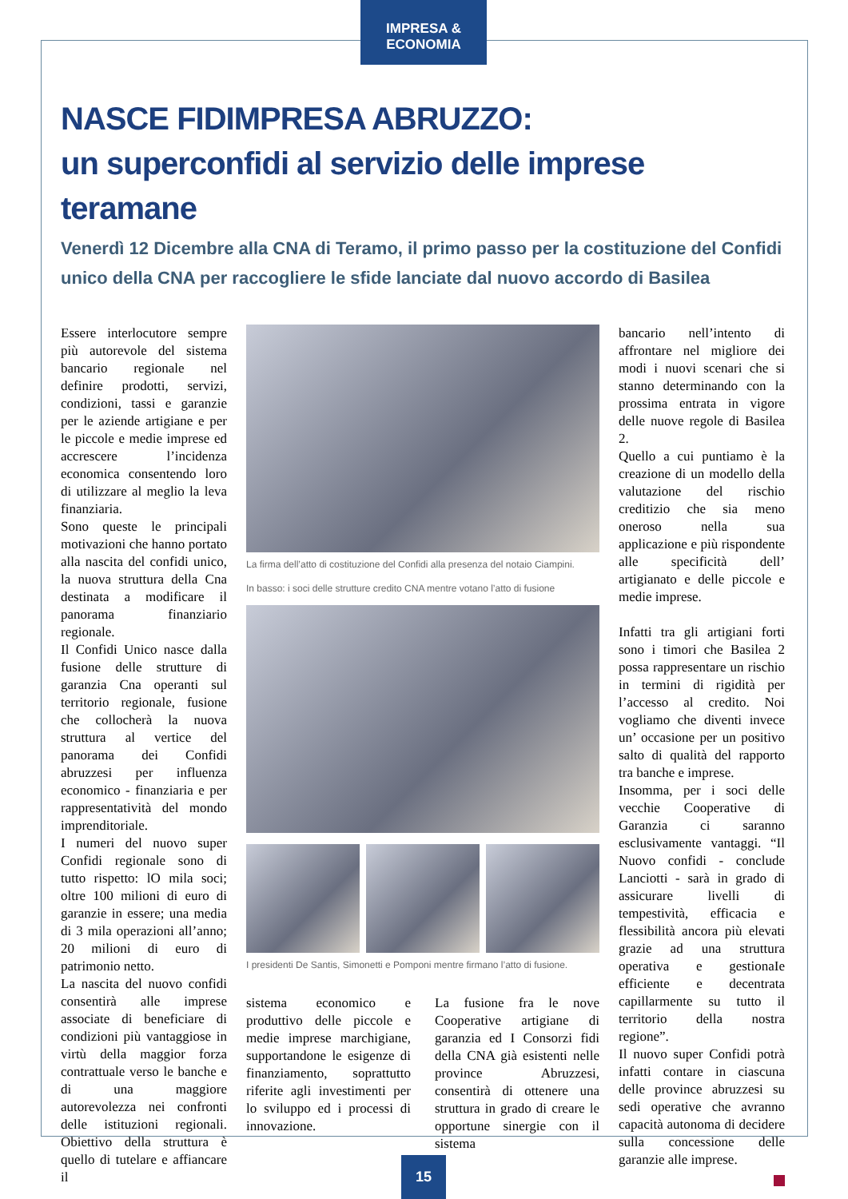IMPRESA & ECONOMIA
NASCE FIDIMPRESA ABRUZZO:
un superconfidi al servizio delle imprese teramane
Venerdì 12 Dicembre alla CNA di Teramo, il primo passo per la costituzione del Confidi unico della CNA per raccogliere le sfide lanciate dal nuovo accordo di Basilea
Essere interlocutore sempre più autorevole del sistema bancario regionale nel definire prodotti, servizi, condizioni, tassi e garanzie per le aziende artigiane e per le piccole e medie imprese ed accrescere l’incidenza economica consentendo loro di utilizzare al meglio la leva finanziaria.
Sono queste le principali motivazioni che hanno portato alla nascita del confidi unico, la nuova struttura della Cna destinata a modificare il panorama finanziario regionale.
Il Confidi Unico nasce dalla fusione delle strutture di garanzia Cna operanti sul territorio regionale, fusione che collocherà la nuova struttura al vertice del panorama dei Confidi abruzzesi per influenza economico - finanziaria e per rappresentatività del mondo imprenditoriale.
I numeri del nuovo super Confidi regionale sono di tutto rispetto: lO mila soci; oltre 100 milioni di euro di garanzie in essere; una media di 3 mila operazioni all’anno; 20 milioni di euro di patrimonio netto.
La nascita del nuovo confidi consentirà alle imprese associate di beneficiare di condizioni più vantaggiose in virtù della maggior forza contrattuale verso le banche e di una maggiore autorevolezza nei confronti delle istituzioni regionali. Obiettivo della struttura è quello di tutelare e affiancare il
La firma dell’atto di costituzione del Confidi alla presenza del notaio Ciampini.
In basso: i soci delle strutture credito CNA mentre votano l’atto di fusione
I presidenti De Santis, Simonetti e Pomponi mentre firmano l’atto di fusione.
sistema economico e produttivo delle piccole e medie imprese marchigiane, supportandone le esigenze di finanziamento, soprattutto riferite agli investimenti per lo sviluppo ed i processi di innovazione.
La fusione fra le nove Cooperative artigiane di garanzia ed I Consorzi fidi della CNA già esistenti nelle province Abruzzesi, consentirà di ottenere una struttura in grado di creare le opportune sinergie con il sistema
bancario nell’intento di affrontare nel migliore dei modi i nuovi scenari che si stanno determinando con la prossima entrata in vigore delle nuove regole di Basilea 2.
Quello a cui puntiamo è la creazione di un modello della valutazione del rischio creditizio che sia meno oneroso nella sua applicazione e più rispondente alle specificità dell’ artigianato e delle piccole e medie imprese.
Infatti tra gli artigiani forti sono i timori che Basilea 2 possa rappresentare un rischio in termini di rigidità per l’accesso al credito. Noi vogliamo che diventi invece un’ occasione per un positivo salto di qualità del rapporto tra banche e imprese.
Insomma, per i soci delle vecchie Cooperative di Garanzia ci saranno esclusivamente vantaggi. “Il Nuovo confidi - conclude Lanciotti - sarà in grado di assicurare livelli di tempestività, efficacia e flessibilità ancora più elevati grazie ad una struttura operativa e gestionaIe efficiente e decentrata capillarmente su tutto il territorio della nostra regione”.
Il nuovo super Confidi potrà infatti contare in ciascuna delle province abruzzesi su sedi operative che avranno capacità autonoma di decidere sulla concessione delle garanzie alle imprese.
15